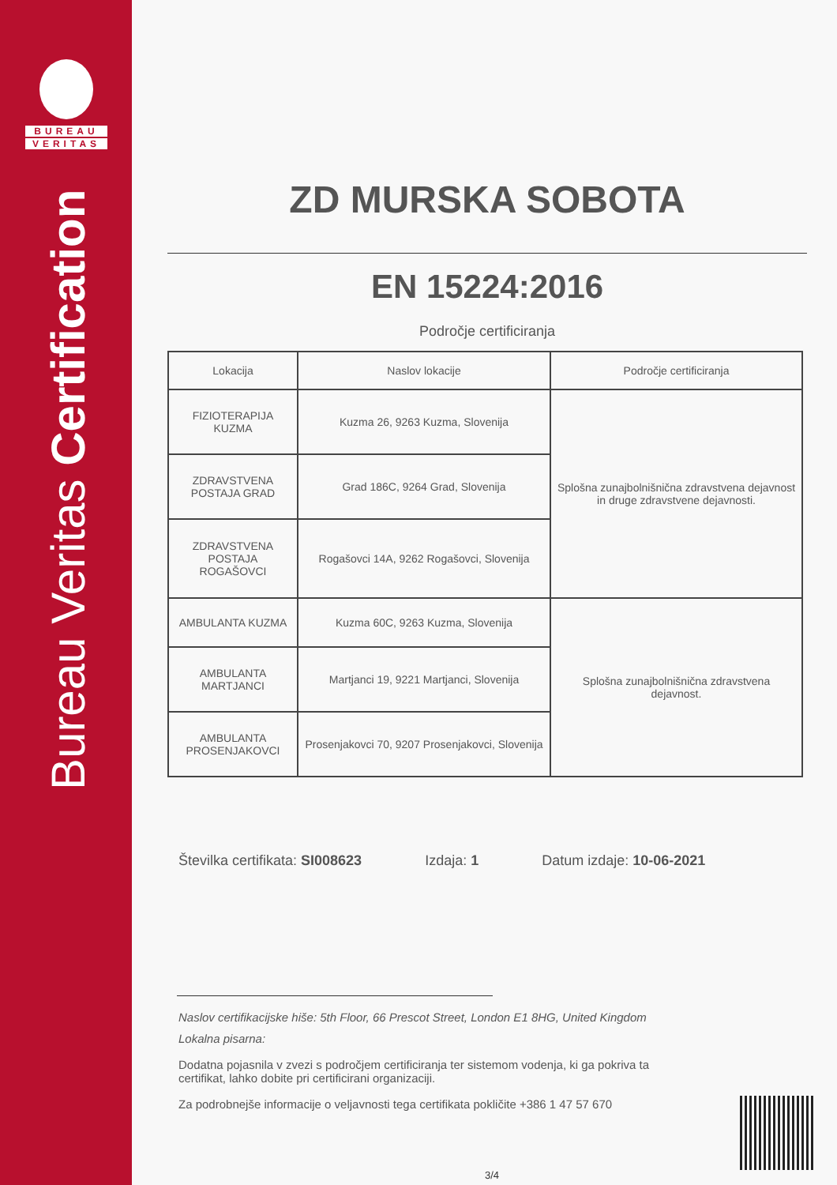BUREAU
VERITAS
Bureau Veritas Certification
ZD MURSKA SOBOTA
EN 15224:2016
Področje certificiranja
| Lokacija | Naslov lokacije | Področje certificiranja |
| --- | --- | --- |
| FIZIOTERAPIJA KUZMA | Kuzma 26, 9263 Kuzma, Slovenija | Splošna zunajbolnišnična zdravstvena dejavnost in druge zdravstvene dejavnosti. |
| ZDRAVSTVENA POSTAJA GRAD | Grad 186C, 9264 Grad, Slovenija | |
| ZDRAVSTVENA POSTAJA ROGAŠOVCI | Rogašovci 14A, 9262 Rogašovci, Slovenija | |
| AMBULANTA KUZMA | Kuzma 60C, 9263 Kuzma, Slovenija | Splošna zunajbolnišnična zdravstvena dejavnost. |
| AMBULANTA MARTJANCI | Martjanci 19, 9221 Martjanci, Slovenija | |
| AMBULANTA PROSENJAKOVCI | Prosenjakovci 70, 9207 Prosenjakovci, Slovenija | |
Številka certifikata: SI008623 Izdaja: 1 Datum izdaje: 10-06-2021
Naslov certifikacijske hiše: 5th Floor, 66 Prescot Street, London E1 8HG, United Kingdom
Lokalna pisarna:
Dodatna pojasnila v zvezi s področjem certificiranja ter sistemom vodenja, ki ga pokriva ta certifikat, lahko dobite pri certificirani organizaciji.
Za podrobnejše informacije o veljavnosti tega certifikata pokličite +386 1 47 57 670
3/4